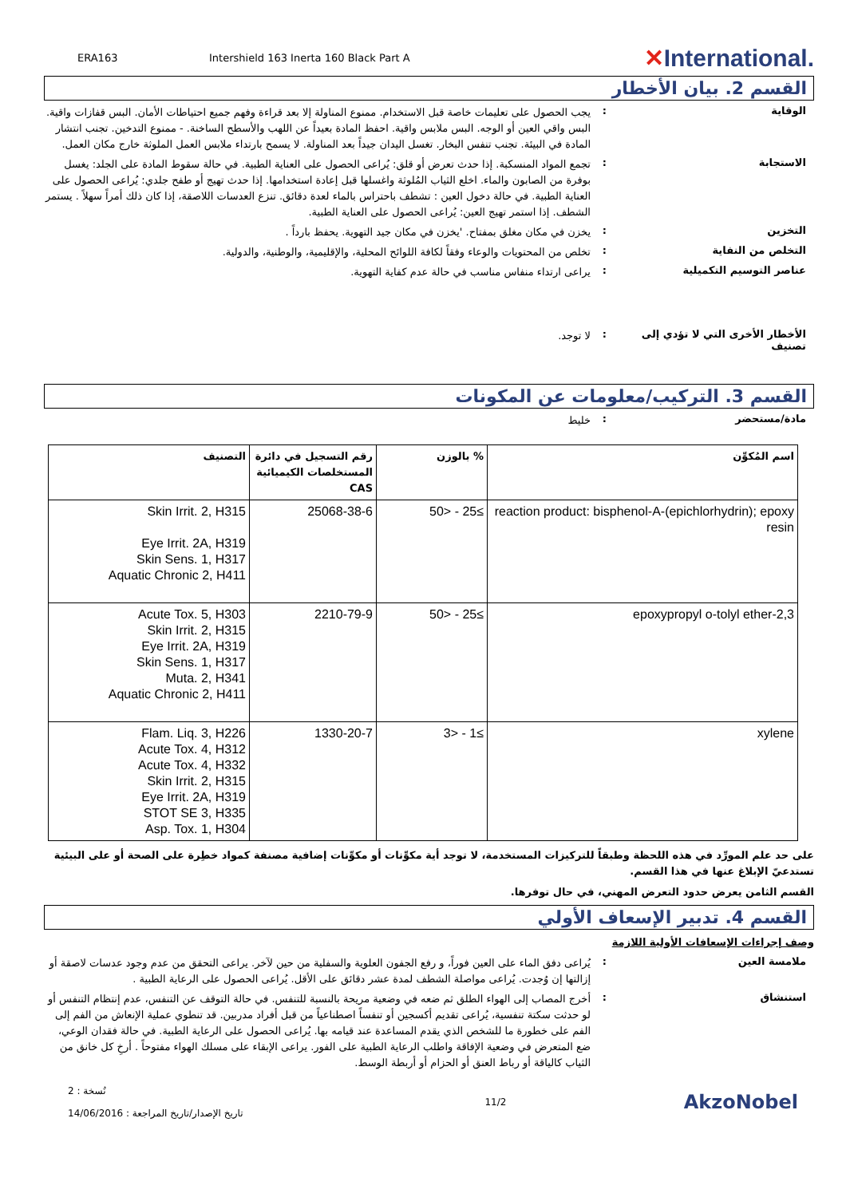ERA163
Intershield 163 Inerta 160 Black Part A
✕International.
القسم 2. بيان الأخطار
الوقاية :
يجب الحصول على تعليمات خاصة قبل الاستخدام. ممنوع المناولة إلا بعد قراءة وفهم جميع احتياطات الأمان. البس قفازات واقية. البس واقي العين أو الوجه. البس ملابس واقية. احفظ المادة بعيداً عن اللهب والأسطح الساخنة. - ممنوع التدخين. تجنب انتشار المادة في البيئة. تجنب تنفس البخار. تغسل اليدان جيداً بعد المناولة. لا يسمح بارتداء ملابس العمل الملوثة خارج مكان العمل.
الاستجابة :
تجمع المواد المنسكبة. إذا حدث تعرض أو قلق: يُراعى الحصول على العناية الطبية. في حالة سقوط المادة على الجلد: يغسل بوفرة من الصابون والماء. اخلع الثياب المُلوثة واغسلها قبل إعادة استخدامها. إذا حدث تهيج أو طفح جلدي: يُراعى الحصول على العناية الطبية. في حالة دخول العين : تشطف باحتراس بالماء لعدة دقائق. تنزع العدسات اللاصقة، إذا كان ذلك أمراً سهلاً . يستمر الشطف. إذا استمر تهيج العين: يُراعى الحصول على العناية الطبية.
التخزين :
يخزن في مكان مغلق بمفتاح. 'يخزن في مكان جيد التهوية. يحفظ بارداً .
التخلص من النفاية :
تخلص من المحتويات والوعاء وفقاً لكافة اللوائح المحلية، والإقليمية، والوطنية، والدولية.
عناصر التوسيم التكميلية :
يراعى ارتداء منفاس مناسب في حالة عدم كفاية التهوية.
الأخطار الأخرى التي لا تؤدي إلى تصنيف
:
لا توجد.
القسم 3. التركيب/معلومات عن المكونات
مادة/مستحضر :
خليط
| اسم المُكوِّن | % بالوزن | رقم التسجيل في دائرة المستخلصات الكيميائية CAS | التصنيف |
| --- | --- | --- | --- |
| reaction product: bisphenol-A-(epichlorhydrin); epoxy resin | ≥25 - <50 | 25068-38-6 | Skin Irrit. 2, H315 Eye Irrit. 2A, H319 Skin Sens. 1, H317 Aquatic Chronic 2, H411 |
| 2,3-epoxypropyl o-tolyl ether | ≥25 - <50 | 2210-79-9 | Acute Tox. 5, H303 Skin Irrit. 2, H315 Eye Irrit. 2A, H319 Skin Sens. 1, H317 Muta. 2, H341 Aquatic Chronic 2, H411 |
| xylene | ≥1 - <3 | 1330-20-7 | Flam. Liq. 3, H226 Acute Tox. 4, H312 Acute Tox. 4, H332 Skin Irrit. 2, H315 Eye Irrit. 2A, H319 STOT SE 3, H335 Asp. Tox. 1, H304 |
على حد علم المورِّد في هذه اللحظة وطبقاً للتركيزات المستخدمة، لا توجد أية مكوِّنات أو مكوِّنات إضافية مصنفة كمواد خطِرة على الصحة أو على البيئية تستدعيّ الإبلاغ عنها في هذا القسم.
القسم الثامن يعرض حدود التعرض المهني، في حال توفرها.
القسم 4. تدبير الإسعاف الأولي
وصف إجراءات الإسعافات الأولية اللازمة
ملامسة العين :
يُراعى دفق الماء على العين فوراً، و رفع الجفون العلوية والسفلية من حين لآخر. يراعى التحقق من عدم وجود عدسات لاصقة أو إزالتها إن وُجدت. يُراعى مواصلة الشطف لمدة عشر دقائق على الأقل. يُراعى الحصول على الرعاية الطبية .
استنشاق :
أخرج المصاب إلى الهواء الطلق ثم ضعه في وضعية مريحة بالنسبة للتنفس. في حالة التوقف عن التنفس، عدم إنتظام التنفس أو لو حدثت سكتة تنفسية، يُراعى تقديم أكسجين أو تنفساً اصطناعياً من قبل أفراد مدربين. قد تنطوي عملية الإنعاش من الفم إلى الفم على خطورة ما للشخص الذي يقدم المساعدة عند قيامه بها. يُراعى الحصول على الرعاية الطبية. في حالة فقدان الوعي، ضع المتعرض في وضعية الإفاقة واطلب الرعاية الطبية على الفور. يراعى الإبقاء على مسلك الهواء مفتوحاً . أرخِ كل خانق من الثياب كالياقة أو رباط العنق أو الحزام أو أربطة الوسط.
نُسخة : 2
تاريخ الإصدار/تاريخ المراجعة : 14/06/2016
11/2
AkzoNobel